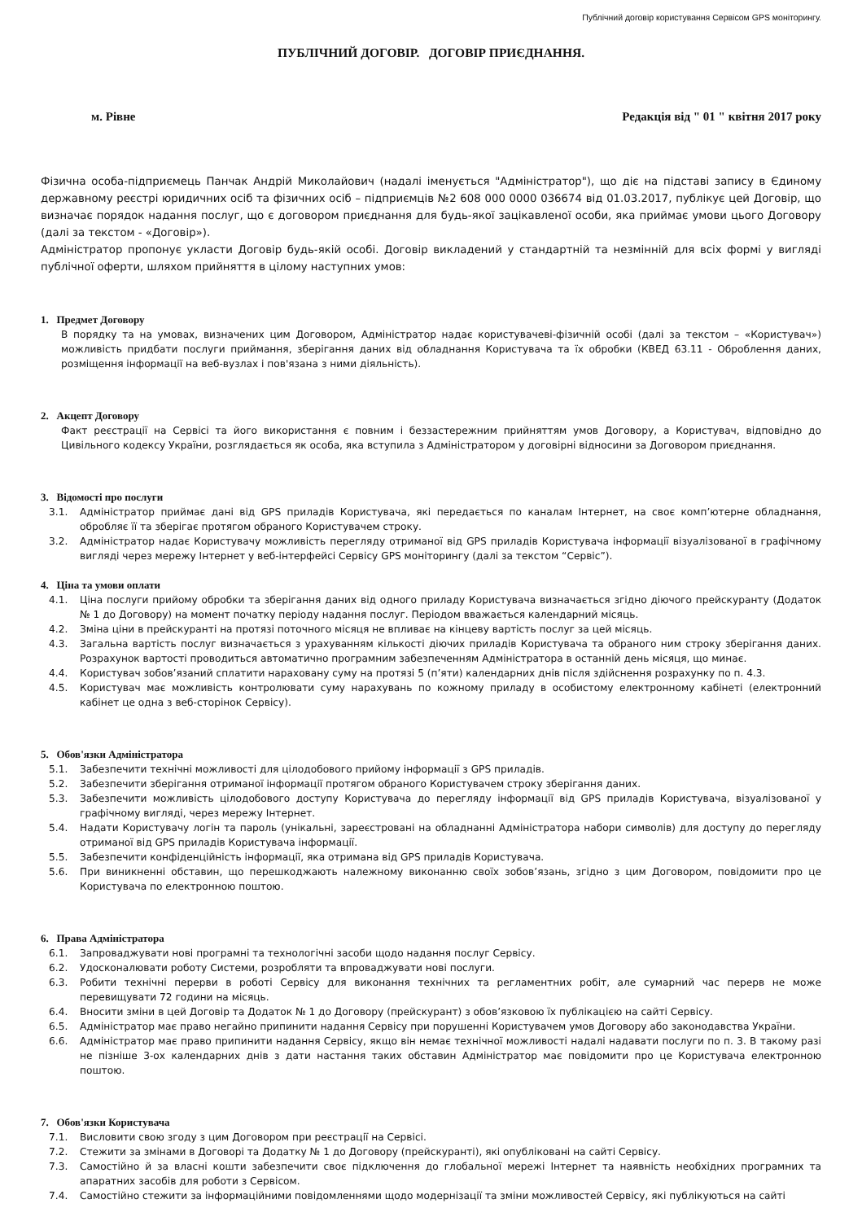Публічний договір користування Сервісом GPS моніторингу.
ПУБЛІЧНИЙ ДОГОВІР. ДОГОВІР ПРИЄДНАННЯ.
м. Рівне Редакція від " 01 " квітня 2017 року
Фізична особа-підприємець Панчак Андрій Миколайович (надалі іменується "Адміністратор"), що діє на підставі запису в Єдиному державному реєстрі юридичних осіб та фізичних осіб – підприємців №2 608 000 0000 036674 від 01.03.2017, публікує цей Договір, що визначає порядок надання послуг, що є договором приєднання для будь-якої зацікавленої особи, яка приймає умови цього Договору (далі за текстом - «Договір»).
Адміністратор пропонує укласти Договір будь-якій особі. Договір викладений у стандартній та незмінній для всіх формі у вигляді публічної оферти, шляхом прийняття в цілому наступних умов:
1. Предмет Договору
В порядку та на умовах, визначених цим Договором, Адміністратор надає користувачеві-фізичній особі (далі за текстом – «Користувач») можливість придбати послуги приймання, зберігання даних від обладнання Користувача та їх обробки (КВЕД 63.11 - Оброблення даних, розміщення інформації на веб-вузлах і пов'язана з ними діяльність).
2. Акцепт Договору
Факт реєстрації на Сервісі та його використання є повним і беззастережним прийняттям умов Договору, а Користувач, відповідно до Цивільного кодексу України, розглядається як особа, яка вступила з Адміністратором у договірні відносини за Договором приєднання.
3. Відомості про послуги
3.1. Адміністратор приймає дані від GPS приладів Користувача, які передається по каналам Інтернет, на своє комп’ютерне обладнання, обробляє її та зберігає протягом обраного Користувачем строку.
3.2. Адміністратор надає Користувачу можливість перегляду отриманої від GPS приладів Користувача інформації візуалізованої в графічному вигляді через мережу Інтернет у веб-інтерфейсі Сервісу GPS моніторингу (далі за текстом “Сервіс”).
4. Ціна та умови оплати
4.1. Ціна послуги прийому обробки та зберігання даних від одного приладу Користувача визначається згідно діючого прейскуранту (Додаток № 1 до Договору) на момент початку періоду надання послуг. Періодом вважається календарний місяць.
4.2. Зміна ціни в прейскуранті на протязі поточного місяця не впливає на кінцеву вартість послуг за цей місяць.
4.3. Загальна вартість послуг визначається з урахуванням кількості діючих приладів Користувача та обраного ним строку зберігання даних. Розрахунок вартості проводиться автоматично програмним забезпеченням Адміністратора в останній день місяця, що минає.
4.4. Користувач зобов’язаний сплатити нараховану суму на протязі 5 (п’яти) календарних днів після здійснення розрахунку по п. 4.3.
4.5. Користувач має можливість контролювати суму нарахувань по кожному приладу в особистому електронному кабінеті (електронний кабінет це одна з веб-сторінок Сервісу).
5. Обов'язки Адміністратора
5.1. Забезпечити технічні можливості для цілодобового прийому інформації з GPS приладів.
5.2. Забезпечити зберігання отриманої інформації протягом обраного Користувачем строку зберігання даних.
5.3. Забезпечити можливість цілодобового доступу Користувача до перегляду інформації від GPS приладів Користувача, візуалізованої у графічному вигляді, через мережу Інтернет.
5.4. Надати Користувачу логін та пароль (унікальні, зареєстровані на обладнанні Адміністратора набори символів) для доступу до перегляду отриманої від GPS приладів Користувача інформації.
5.5. Забезпечити конфіденційність інформації, яка отримана від GPS приладів Користувача.
5.6. При виникненні обставин, що перешкоджають належному виконанню своїх зобов’язань, згідно з цим Договором, повідомити про це Користувача по електронною поштою.
6. Права Адміністратора
6.1. Запроваджувати нові програмні та технологічні засоби щодо надання послуг Сервісу.
6.2. Удосконалювати роботу Системи, розробляти та впроваджувати нові послуги.
6.3. Робити технічні перерви в роботі Сервісу для виконання технічних та регламентних робіт, але сумарний час перерв не може перевищувати 72 години на місяць.
6.4. Вносити зміни в цей Договір та Додаток № 1 до Договору (прейскурант) з обов’язковою їх публікацією на сайті Сервісу.
6.5. Адміністратор має право негайно припинити надання Сервісу при порушенні Користувачем умов Договору або законодавства України.
6.6. Адміністратор має право припинити надання Сервісу, якщо він немає технічної можливості надалі надавати послуги по п. 3. В такому разі не пізніше 3-ох календарних днів з дати настання таких обставин Адміністратор має повідомити про це Користувача електронною поштою.
7. Обов'язки Користувача
7.1. Висловити свою згоду з цим Договором при реєстрації на Сервісі.
7.2. Стежити за змінами в Договорі та Додатку № 1 до Договору (прейскуранті), які опубліковані на сайті Сервісу.
7.3. Самостійно й за власні кошти забезпечити своє підключення до глобальної мережі Інтернет та наявність необхідних програмних та апаратних засобів для роботи з Сервісом.
7.4. Самостійно стежити за інформаційними повідомленнями щодо модернізації та зміни можливостей Сервісу, які публікуються на сайті